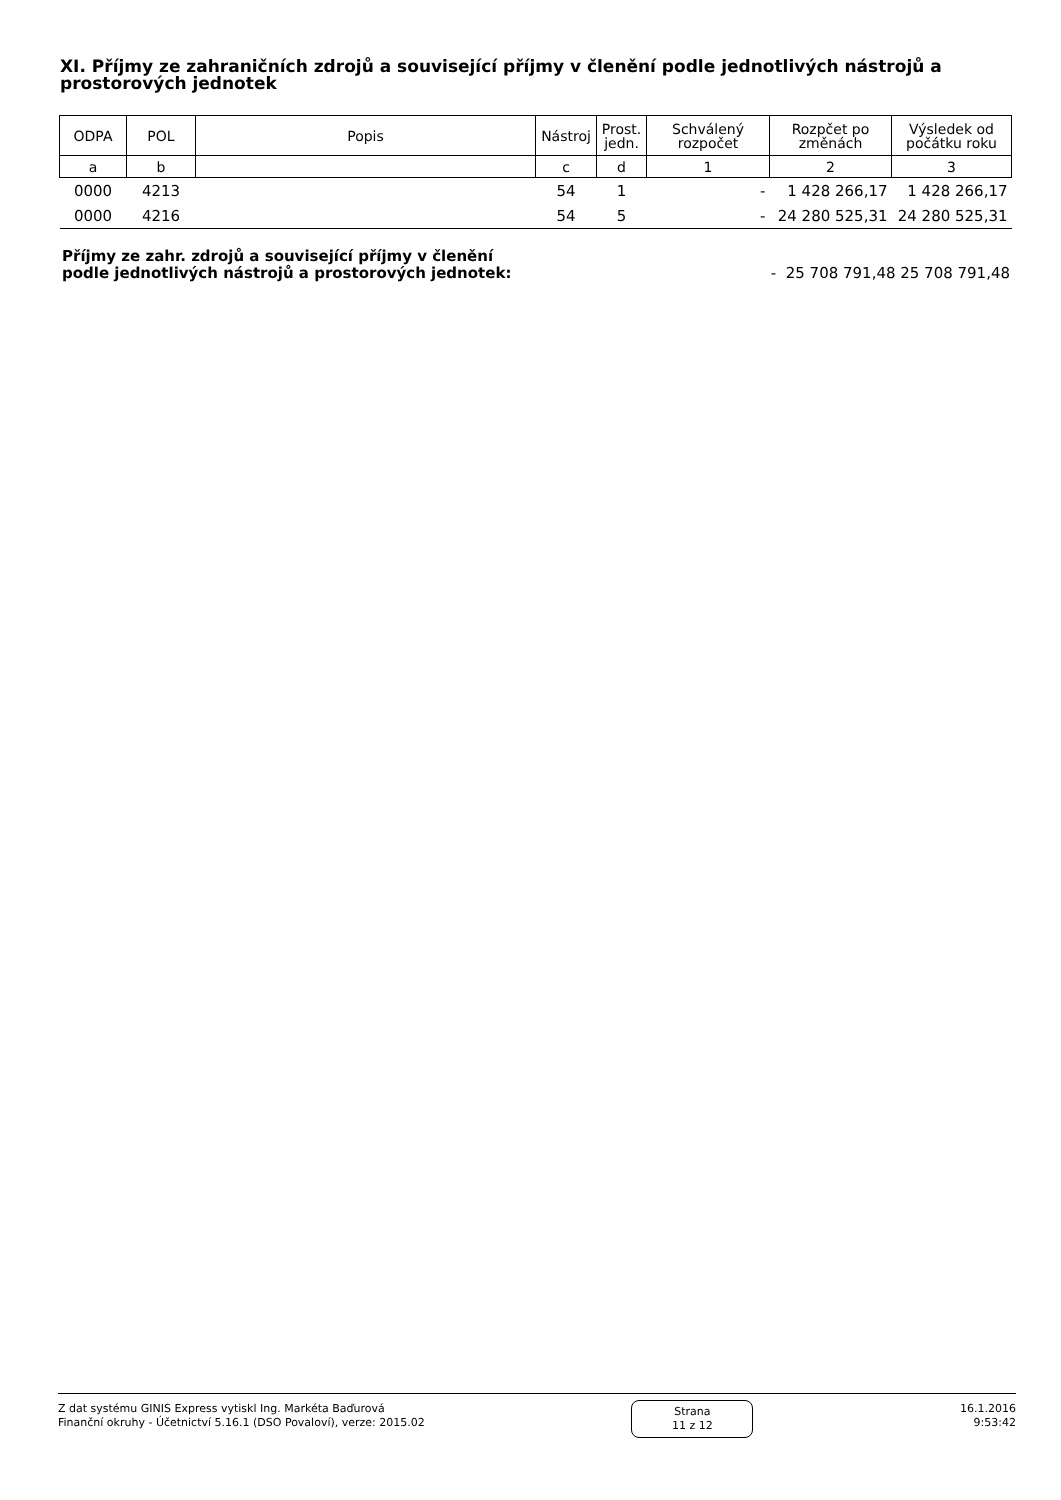XI. Příjmy ze zahraničních zdrojů a související příjmy v členění podle jednotlivých nástrojů a prostorových jednotek
| ODPA | POL | Popis | Nástroj | Prost. jedn. | Schválený rozpočet | Rozpčet po změnách | Výsledek od počátku roku |
| --- | --- | --- | --- | --- | --- | --- | --- |
| a | b | | c | d | 1 | 2 | 3 |
| 0000 | 4213 | | 54 | 1 | - | 1 428 266,17 | 1 428 266,17 |
| 0000 | 4216 | | 54 | 5 | - | 24 280 525,31 | 24 280 525,31 |
Příjmy ze zahr. zdrojů a související příjmy v členění
podle jednotlivých nástrojů a prostorových jednotek: - 25 708 791,48 25 708 791,48
Z dat systému GINIS Express vytiskl Ing. Markéta Baďurová
Finanční okruhy - Účetnictví 5.16.1 (DSO Povaloví), verze: 2015.02
Strana
11 z 12
16.1.2016
9:53:42